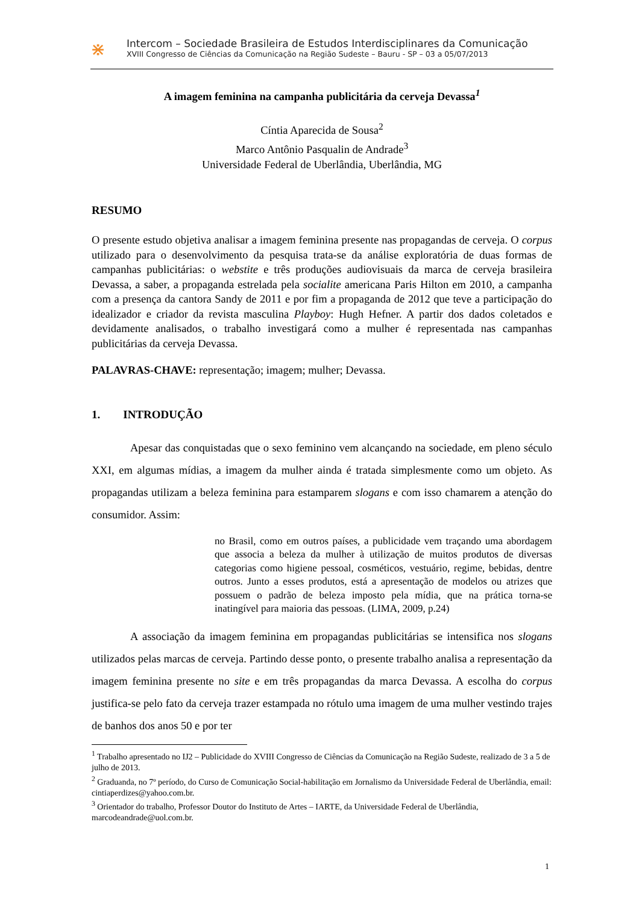⋇
Intercom – Sociedade Brasileira de Estudos Interdisciplinares da Comunicação
XVIII Congresso de Ciências da Comunicação na Região Sudeste – Bauru - SP – 03 a 05/07/2013
A imagem feminina na campanha publicitária da cerveja Devassa<sup>1</sup>
Cíntia Aparecida de Sousa<sup>2</sup>
Marco Antônio Pasqualin de Andrade<sup>3</sup>
Universidade Federal de Uberlândia, Uberlândia, MG
RESUMO
O presente estudo objetiva analisar a imagem feminina presente nas propagandas de cerveja. O corpus utilizado para o desenvolvimento da pesquisa trata-se da análise exploratória de duas formas de campanhas publicitárias: o webstite e três produções audiovisuais da marca de cerveja brasileira Devassa, a saber, a propaganda estrelada pela socialite americana Paris Hilton em 2010, a campanha com a presença da cantora Sandy de 2011 e por fim a propaganda de 2012 que teve a participação do idealizador e criador da revista masculina Playboy: Hugh Hefner. A partir dos dados coletados e devidamente analisados, o trabalho investigará como a mulher é representada nas campanhas publicitárias da cerveja Devassa.
PALAVRAS-CHAVE: representação; imagem; mulher; Devassa.
1. INTRODUÇÃO
Apesar das conquistadas que o sexo feminino vem alcançando na sociedade, em pleno século XXI, em algumas mídias, a imagem da mulher ainda é tratada simplesmente como um objeto. As propagandas utilizam a beleza feminina para estamparem slogans e com isso chamarem a atenção do consumidor. Assim:
no Brasil, como em outros países, a publicidade vem traçando uma abordagem que associa a beleza da mulher à utilização de muitos produtos de diversas categorias como higiene pessoal, cosméticos, vestuário, regime, bebidas, dentre outros. Junto a esses produtos, está a apresentação de modelos ou atrizes que possuem o padrão de beleza imposto pela mídia, que na prática torna-se inatingível para maioria das pessoas. (LIMA, 2009, p.24)
A associação da imagem feminina em propagandas publicitárias se intensifica nos slogans utilizados pelas marcas de cerveja. Partindo desse ponto, o presente trabalho analisa a representação da imagem feminina presente no site e em três propagandas da marca Devassa. A escolha do corpus justifica-se pelo fato da cerveja trazer estampada no rótulo uma imagem de uma mulher vestindo trajes de banhos dos anos 50 e por ter
<sup>1</sup> Trabalho apresentado no IJ2 – Publicidade do XVIII Congresso de Ciências da Comunicação na Região Sudeste, realizado de 3 a 5 de julho de 2013.
<sup>2</sup> Graduanda, no 7º período, do Curso de Comunicação Social-habilitação em Jornalismo da Universidade Federal de Uberlândia, email: cintiaperdizes@yahoo.com.br.
<sup>3</sup> Orientador do trabalho, Professor Doutor do Instituto de Artes – IARTE, da Universidade Federal de Uberlândia, marcodeandrade@uol.com.br.
1